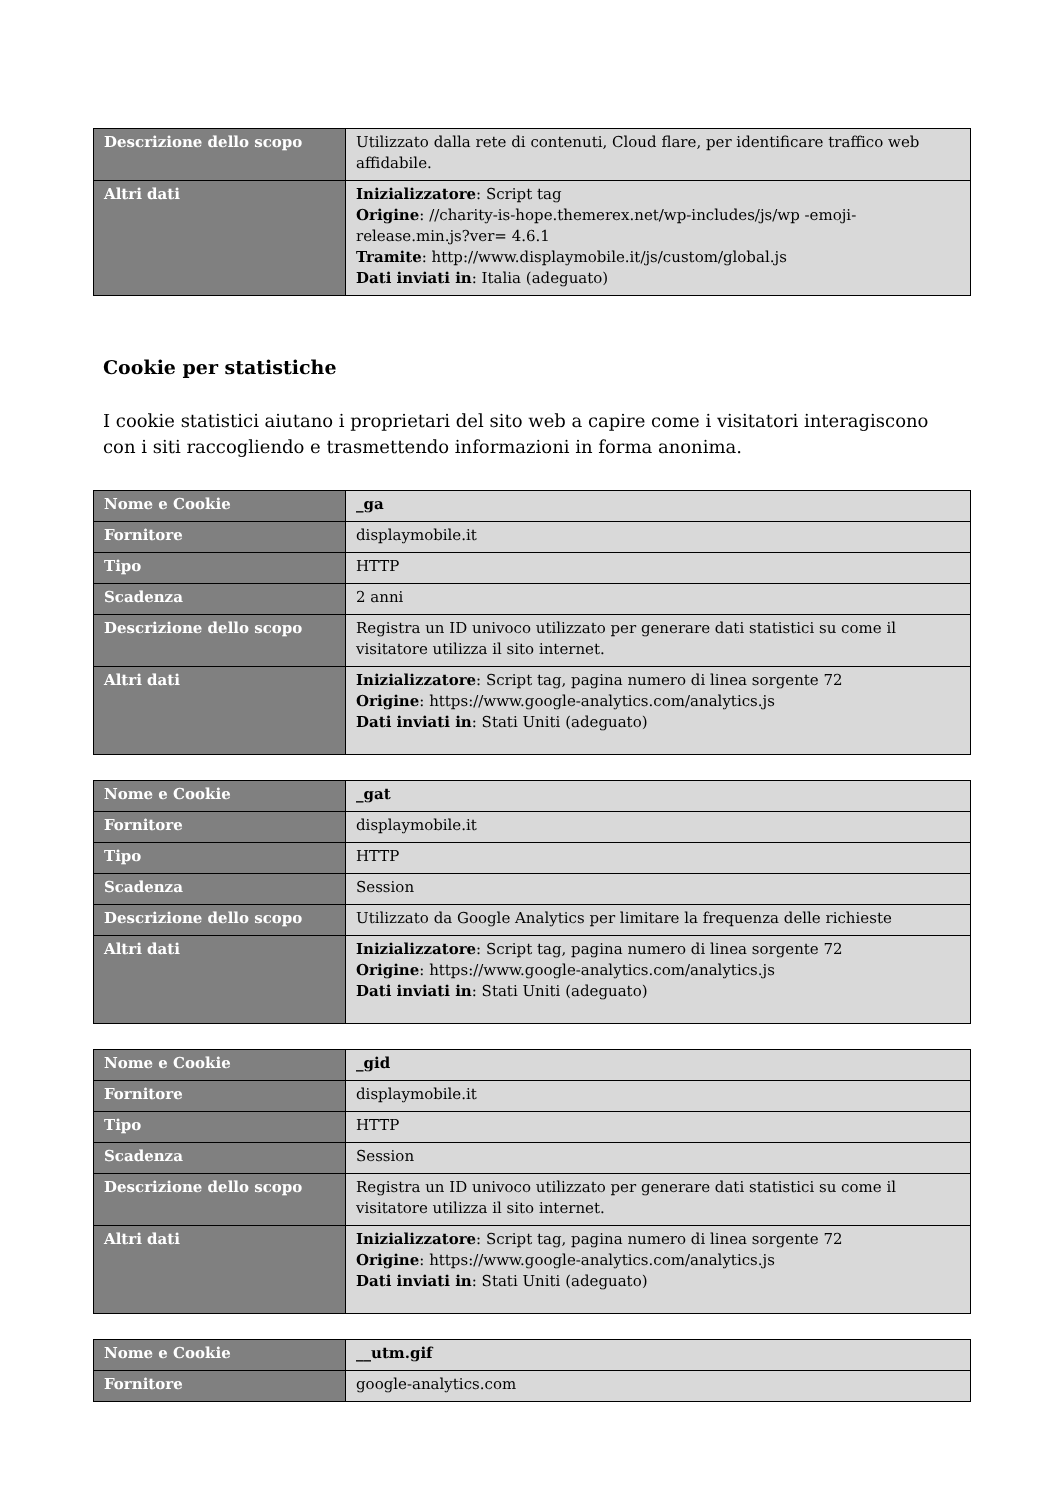| Descrizione dello scopo | Utilizzato dalla rete di contenuti, Cloud flare, per identificare traffico web affidabile. |
| Altri dati | Inizializzatore : Script tag Origine : //charity-is-hope.themerex.net/wp-includes/js/wp -emoji-release.min.js?ver= 4.6.1 Tramite : http://www.displaymobile.it/js/custom/global.js Dati inviati in : Italia (adeguato) |
Cookie per statistiche
I cookie statistici aiutano i proprietari del sito web a capire come i visitatori interagiscono con i siti raccogliendo e trasmettendo informazioni in forma anonima.
| Nome e Cookie | _ga |
| Fornitore | displaymobile.it |
| Tipo | HTTP |
| Scadenza | 2 anni |
| Descrizione dello scopo | Registra un ID univoco utilizzato per generare dati statistici su come il visitatore utilizza il sito internet. |
| Altri dati | Inizializzatore : Script tag, pagina numero di linea sorgente 72 Origine : https://www.google-analytics.com/analytics.js Dati inviati in : Stati Uniti (adeguato) |
| Nome e Cookie | _gat |
| Fornitore | displaymobile.it |
| Tipo | HTTP |
| Scadenza | Session |
| Descrizione dello scopo | Utilizzato da Google Analytics per limitare la frequenza delle richieste |
| Altri dati | Inizializzatore : Script tag, pagina numero di linea sorgente 72 Origine : https://www.google-analytics.com/analytics.js Dati inviati in : Stati Uniti (adeguato) |
| Nome e Cookie | _gid |
| Fornitore | displaymobile.it |
| Tipo | HTTP |
| Scadenza | Session |
| Descrizione dello scopo | Registra un ID univoco utilizzato per generare dati statistici su come il visitatore utilizza il sito internet. |
| Altri dati | Inizializzatore : Script tag, pagina numero di linea sorgente 72 Origine : https://www.google-analytics.com/analytics.js Dati inviati in : Stati Uniti (adeguato) |
| Nome e Cookie | __utm.gif |
| Fornitore | google-analytics.com |